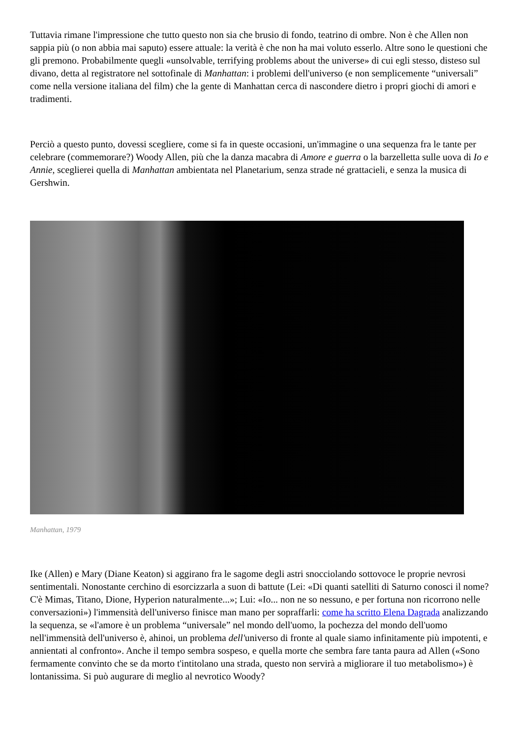Tuttavia rimane l'impressione che tutto questo non sia che brusio di fondo, teatrino di ombre. Non è che Allen non sappia più (o non abbia mai saputo) essere attuale: la verità è che non ha mai voluto esserlo. Altre sono le questioni che gli premono. Probabilmente quegli «unsolvable, terrifying problems about the universe» di cui egli stesso, disteso sul divano, detta al registratore nel sottofinale di Manhattan: i problemi dell'universo (e non semplicemente “universali” come nella versione italiana del film) che la gente di Manhattan cerca di nascondere dietro i propri giochi di amori e tradimenti.
Perciò a questo punto, dovessi scegliere, come si fa in queste occasioni, un'immagine o una sequenza fra le tante per celebrare (commemorare?) Woody Allen, più che la danza macabra di Amore e guerra o la barzelletta sulle uova di Io e Annie, sceglierei quella di Manhattan ambientata nel Planetarium, senza strade né grattacieli, e senza la musica di Gershwin.
Manhattan, 1979
Ike (Allen) e Mary (Diane Keaton) si aggirano fra le sagome degli astri snocciolando sottovoce le proprie nevrosi sentimentali. Nonostante cerchino di esorcizzarla a suon di battute (Lei: «Di quanti satelliti di Saturno conosci il nome? C'è Mimas, Titano, Dione, Hyperion naturalmente...»; Lui: «Io... non ne so nessuno, e per fortuna non ricorrono nelle conversazioni») l'immensità dell'universo finisce man mano per sopraffarli: come ha scritto Elena Dagrada analizzando la sequenza, se «l'amore è un problema “universale” nel mondo dell'uomo, la pochezza del mondo dell'uomo nell'immensità dell'universo è, ahinoi, un problema dell'universo di fronte al quale siamo infinitamente più impotenti, e annientati al confronto». Anche il tempo sembra sospeso, e quella morte che sembra fare tanta paura ad Allen («Sono fermamente convinto che se da morto t'intitolano una strada, questo non servirà a migliorare il tuo metabolismo») è lontanissima. Si può augurare di meglio al nevrotico Woody?